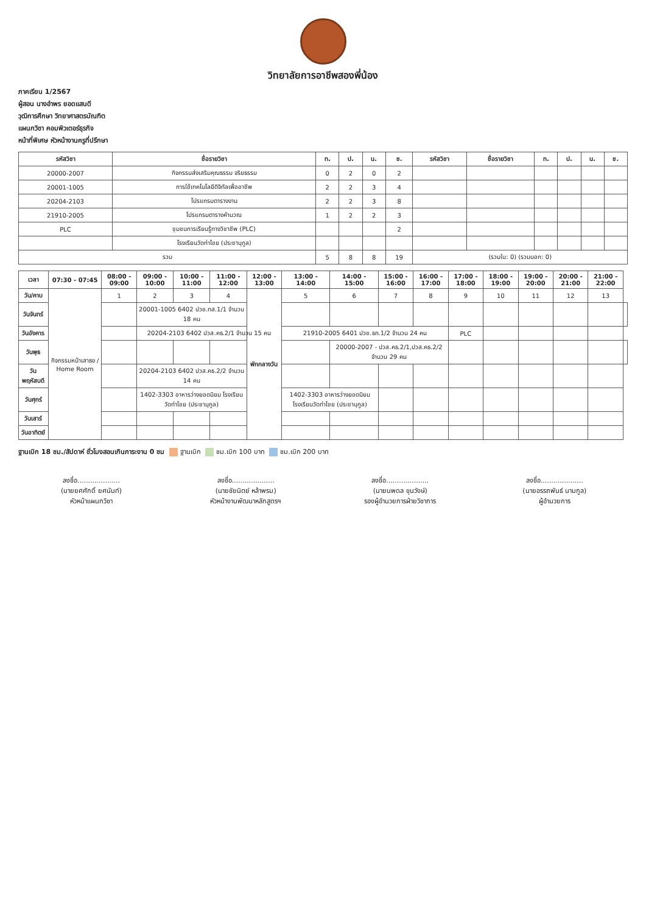วิทยาลัยการอาชีพสองพี่น้อง
ภาคเรียน 1/2567
ผู้สอน นางอำพร ยอดแสนดี
วุฒิการศึกษา วิทยาศาสตรบัณฑิต
แผนกวิชา คอมพิวเตอร์ธุรกิจ
หน้าที่พิเศษ หัวหน้างานครูที่ปรึกษา
| รหัสวิชา | ชื่อรายวิชา | ท. | ป. | น. | ช. | รหัสวิชา | ชื่อรายวิชา | ท. | ป. | น. | ช. |
| --- | --- | --- | --- | --- | --- | --- | --- | --- | --- | --- | --- |
| 20000-2007 | กิจกรรมส่งเสริมคุณธรรม จริยธรรม | 0 | 2 | 0 | 2 | | | | | | |
| 20001-1005 | การใช้เทคโนโลยีดิจิทัลเพื่ออาชีพ | 2 | 2 | 3 | 4 | | | | | | |
| 20204-2103 | โปรแกรมตารางงาน | 2 | 2 | 3 | 8 | | | | | | |
| 21910-2005 | โปรแกรมตารางคำนวณ | 1 | 2 | 2 | 3 | | | | | | |
| PLC | ชุมชนการเรียนรู้ทางวิชาชีพ (PLC) | | | | 2 | | | | | | |
| | โรงเรียนวัดท่าไชย (ประชานุกูล) | | | | | | | | | | |
| รวม | | 5 | 8 | 8 | 19 | (รวมใน: 0) (รวมนอก: 0) | | | | | |
| เวลา | 07:30 - 07:45 | 08:00 - 09:00 | 09:00 - 10:00 | 10:00 - 11:00 | 11:00 - 12:00 | 12:00 - 13:00 | 13:00 - 14:00 | 14:00 - 15:00 | 15:00 - 16:00 | 16:00 - 17:00 | 17:00 - 18:00 | 18:00 - 19:00 | 19:00 - 20:00 | 20:00 - 21:00 | 21:00 - 22:00 | |
| --- | --- | --- | --- | --- | --- | --- | --- | --- | --- | --- | --- | --- | --- | --- | --- | --- |
| วัน/คาบ | กิจกรรมหน้าเสาธง / Home Room | 1 | 2 | 3 | 4 | พักกลางวัน | 5 | 6 | 7 | 8 | 9 | 10 | 11 | 12 | 13 | |
| วันจันทร์ | | | 20001-1005 6402 ปวช.ทส.1/1 จำนวน 18 คน | | | | | | | | | | | | | |
| วันอังคาร | | | 20204-2103 6402 ปวส.คธ.2/1 จำนวน 15 คน | | | | 21910-2005 6401 ปวช.ธท.1/2 จำนวน 24 คน | | | | PLC | | | | | |
| วันพุธ | | | | | | | | 20000-2007 - ปวส.คธ.2/1,ปวส.คธ.2/2 จำนวน 29 คน | | | | | | | | |
| วันพฤหัสบดี | | | 20204-2103 6402 ปวส.คธ.2/2 จำนวน 14 คน | | | | | | | | | | | | | |
| วันศุกร์ | | | 1402-3303 อาหารว่างยอดนิยม โรงเรียนวัดท่าไชย (ประชานุกูล) | | | | 1402-3303 อาหารว่างยอดนิยม โรงเรียนวัดท่าไชย (ประชานุกูล) | | | | | | | | | |
| วันเสาร์ | | | | | | | | | | | | | | | | |
| วันอาทิตย์ | | | | | | | | | | | | | | | | |
ฐานเบิก 18 ชม./สัปดาห์ ชั่วโมงสอนเกินภาระงาน 0 ชม ฐานเบิก ชม.เบิก 100 บาท ชม.เบิก 200 บาท
ลงชื่อ....................
(นายยศศักดิ์ ยศนันท์)
หัวหน้าแผนกวิชา
ลงชื่อ....................
(นายชัยนิตย์ หล้าพรม)
หัวหน้างานพัฒนาหลักสูตรฯ
ลงชื่อ....................
(นายนพดล ขุนวังษ์)
รองผู้อำนวยการฝ่ายวิชาการ
ลงชื่อ....................
(นายอรรถพันธ์ นามกูล)
ผู้อำนวยการ